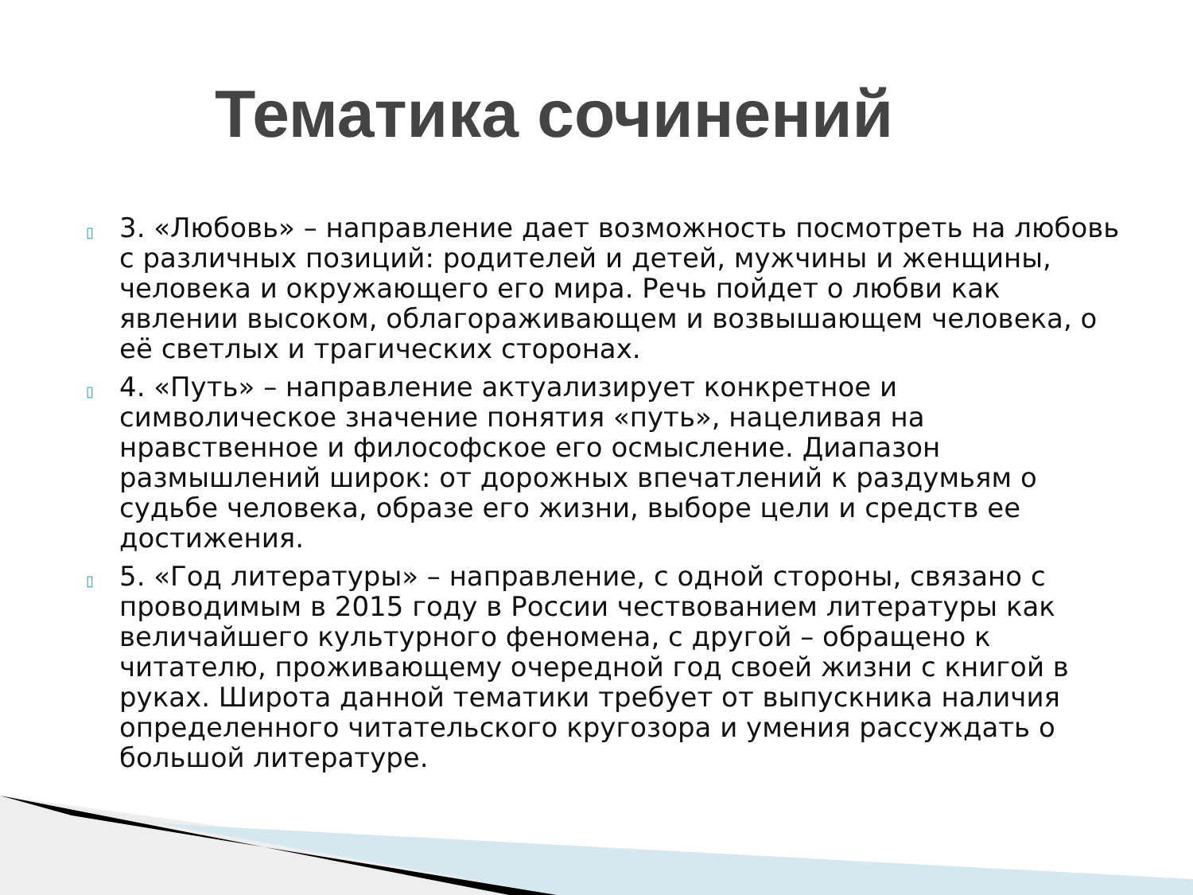Тематика сочинений
▯ 3. «Любовь» – направление дает возможность посмотреть на любовь с различных позиций: родителей и детей, мужчины и женщины, человека и окружающего его мира. Речь пойдет о любви как явлении высоком, облагораживающем и возвышающем человека, о её светлых и трагических сторонах.
▯ 4. «Путь» – направление актуализирует конкретное и символическое значение понятия «путь», нацеливая на нравственное и философское его осмысление. Диапазон размышлений широк: от дорожных впечатлений к раздумьям о судьбе человека, образе его жизни, выборе цели и средств ее достижения.
▯ 5. «Год литературы» – направление, с одной стороны, связано с проводимым в 2015 году в России чествованием литературы как величайшего культурного феномена, с другой – обращено к читателю, проживающему очередной год своей жизни с книгой в руках. Широта данной тематики требует от выпускника наличия определенного читательского кругозора и умения рассуждать о большой литературе.